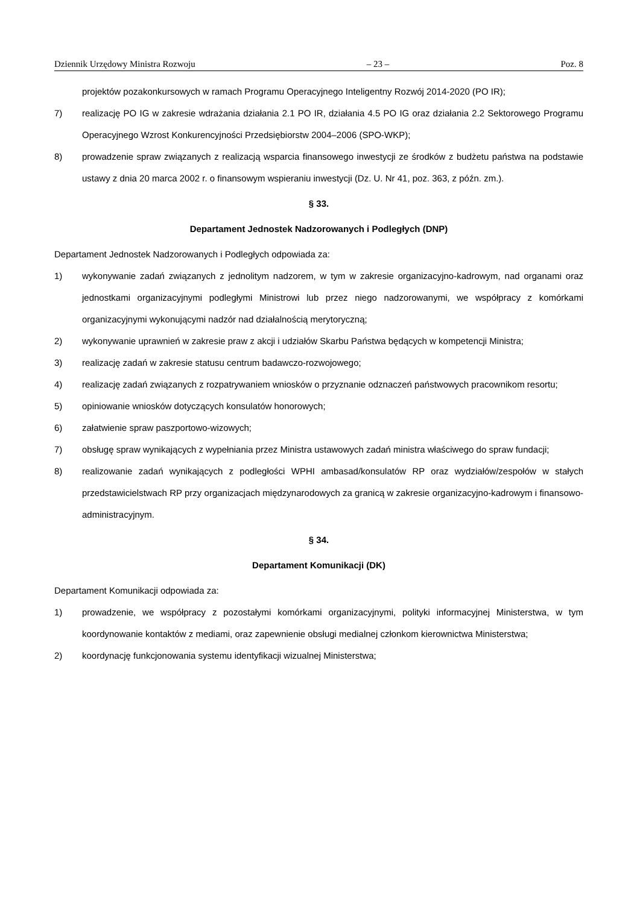Dziennik Urzędowy Ministra Rozwoju – 23 – Poz. 8
projektów pozakonkursowych w ramach Programu Operacyjnego Inteligentny Rozwój 2014-2020 (PO IR);
7) realizację PO IG w zakresie wdrażania działania 2.1 PO IR, działania 4.5 PO IG oraz działania 2.2 Sektorowego Programu Operacyjnego Wzrost Konkurencyjności Przedsiębiorstw 2004–2006 (SPO-WKP);
8) prowadzenie spraw związanych z realizacją wsparcia finansowego inwestycji ze środków z budżetu państwa na podstawie ustawy z dnia 20 marca 2002 r. o finansowym wspieraniu inwestycji (Dz. U. Nr 41, poz. 363, z późn. zm.).
§ 33.
Departament Jednostek Nadzorowanych i Podległych (DNP)
Departament Jednostek Nadzorowanych i Podległych odpowiada za:
1) wykonywanie zadań związanych z jednolitym nadzorem, w tym w zakresie organizacyjno-kadrowym, nad organami oraz jednostkami organizacyjnymi podległymi Ministrowi lub przez niego nadzorowanymi, we współpracy z komórkami organizacyjnymi wykonującymi nadzór nad działalnością merytoryczną;
2) wykonywanie uprawnień w zakresie praw z akcji i udziałów Skarbu Państwa będących w kompetencji Ministra;
3) realizację zadań w zakresie statusu centrum badawczo-rozwojowego;
4) realizację zadań związanych z rozpatrywaniem wniosków o przyznanie odznaczeń państwowych pracownikom resortu;
5) opiniowanie wniosków dotyczących konsulatów honorowych;
6) załatwienie spraw paszportowo-wizowych;
7) obsługę spraw wynikających z wypełniania przez Ministra ustawowych zadań ministra właściwego do spraw fundacji;
8) realizowanie zadań wynikających z podległości WPHI ambasad/konsulatów RP oraz wydziałów/zespołów w stałych przedstawicielstwach RP przy organizacjach międzynarodowych za granicą w zakresie organizacyjno-kadrowym i finansowo-administracyjnym.
§ 34.
Departament Komunikacji (DK)
Departament Komunikacji odpowiada za:
1) prowadzenie, we współpracy z pozostałymi komórkami organizacyjnymi, polityki informacyjnej Ministerstwa, w tym koordynowanie kontaktów z mediami, oraz zapewnienie obsługi medialnej członkom kierownictwa Ministerstwa;
2) koordynację funkcjonowania systemu identyfikacji wizualnej Ministerstwa;